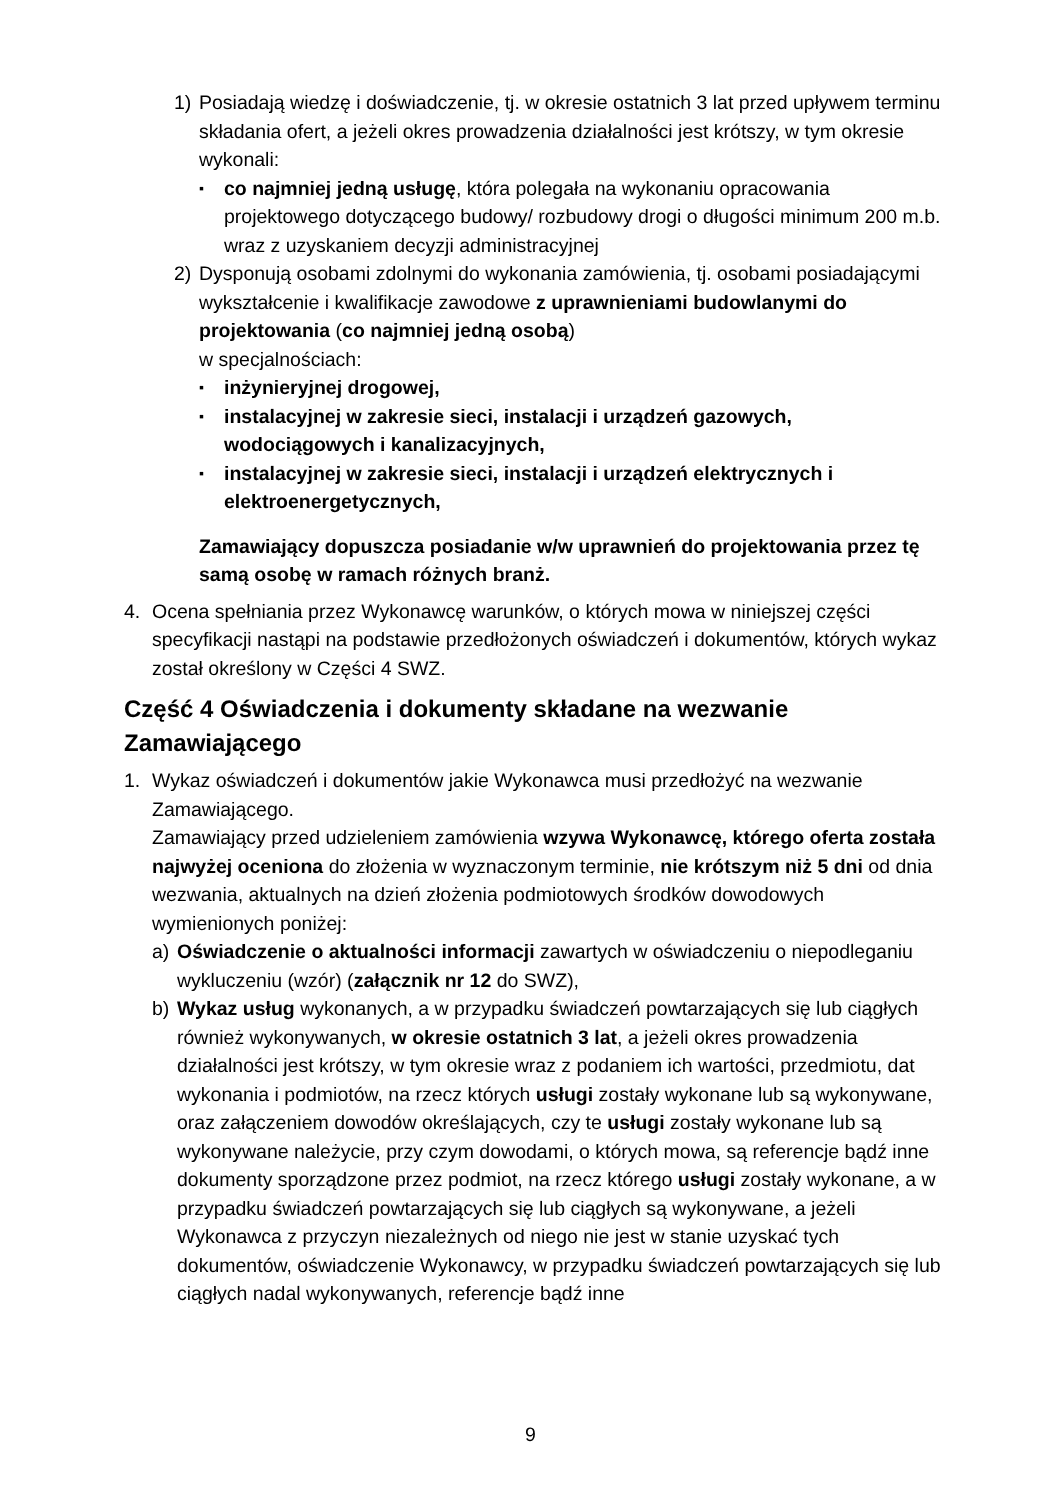1) Posiadają wiedzę i doświadczenie, tj. w okresie ostatnich 3 lat przed upływem terminu składania ofert, a jeżeli okres prowadzenia działalności jest krótszy, w tym okresie wykonali:
▪
co najmniej jedną usługę, która polegała na wykonaniu opracowania projektowego dotyczącego budowy/ rozbudowy drogi o długości minimum 200 m.b. wraz z uzyskaniem decyzji administracyjnej
2) Dysponują osobami zdolnymi do wykonania zamówienia, tj. osobami posiadającymi wykształcenie i kwalifikacje zawodowe z uprawnieniami budowlanymi do projektowania (co najmniej jedną osobą)
w specjalnościach:
▪
inżynieryjnej drogowej,
▪
instalacyjnej w zakresie sieci, instalacji i urządzeń gazowych, wodociągowych i kanalizacyjnych,
▪
instalacyjnej w zakresie sieci, instalacji i urządzeń elektrycznych i elektroenergetycznych,
Zamawiający dopuszcza posiadanie w/w uprawnień do projektowania przez tę samą osobę w ramach różnych branż.
4. Ocena spełniania przez Wykonawcę warunków, o których mowa w niniejszej części specyfikacji nastąpi na podstawie przedłożonych oświadczeń i dokumentów, których wykaz został określony w Części 4 SWZ.
Część 4 Oświadczenia i dokumenty składane na wezwanie Zamawiającego
1. Wykaz oświadczeń i dokumentów jakie Wykonawca musi przedłożyć na wezwanie Zamawiającego.
Zamawiający przed udzieleniem zamówienia wzywa Wykonawcę, którego oferta została najwyżej oceniona do złożenia w wyznaczonym terminie, nie krótszym niż 5 dni od dnia wezwania, aktualnych na dzień złożenia podmiotowych środków dowodowych wymienionych poniżej:
a) Oświadczenie o aktualności informacji zawartych w oświadczeniu o niepodleganiu wykluczeniu (wzór) (załącznik nr 12 do SWZ),
b) Wykaz usług wykonanych, a w przypadku świadczeń powtarzających się lub ciągłych również wykonywanych, w okresie ostatnich 3 lat, a jeżeli okres prowadzenia działalności jest krótszy, w tym okresie wraz z podaniem ich wartości, przedmiotu, dat wykonania i podmiotów, na rzecz których usługi zostały wykonane lub są wykonywane, oraz załączeniem dowodów określających, czy te usługi zostały wykonane lub są wykonywane należycie, przy czym dowodami, o których mowa, są referencje bądź inne dokumenty sporządzone przez podmiot, na rzecz którego usługi zostały wykonane, a w przypadku świadczeń powtarzających się lub ciągłych są wykonywane, a jeżeli Wykonawca z przyczyn niezależnych od niego nie jest w stanie uzyskać tych dokumentów, oświadczenie Wykonawcy, w przypadku świadczeń powtarzających się lub ciągłych nadal wykonywanych, referencje bądź inne
9